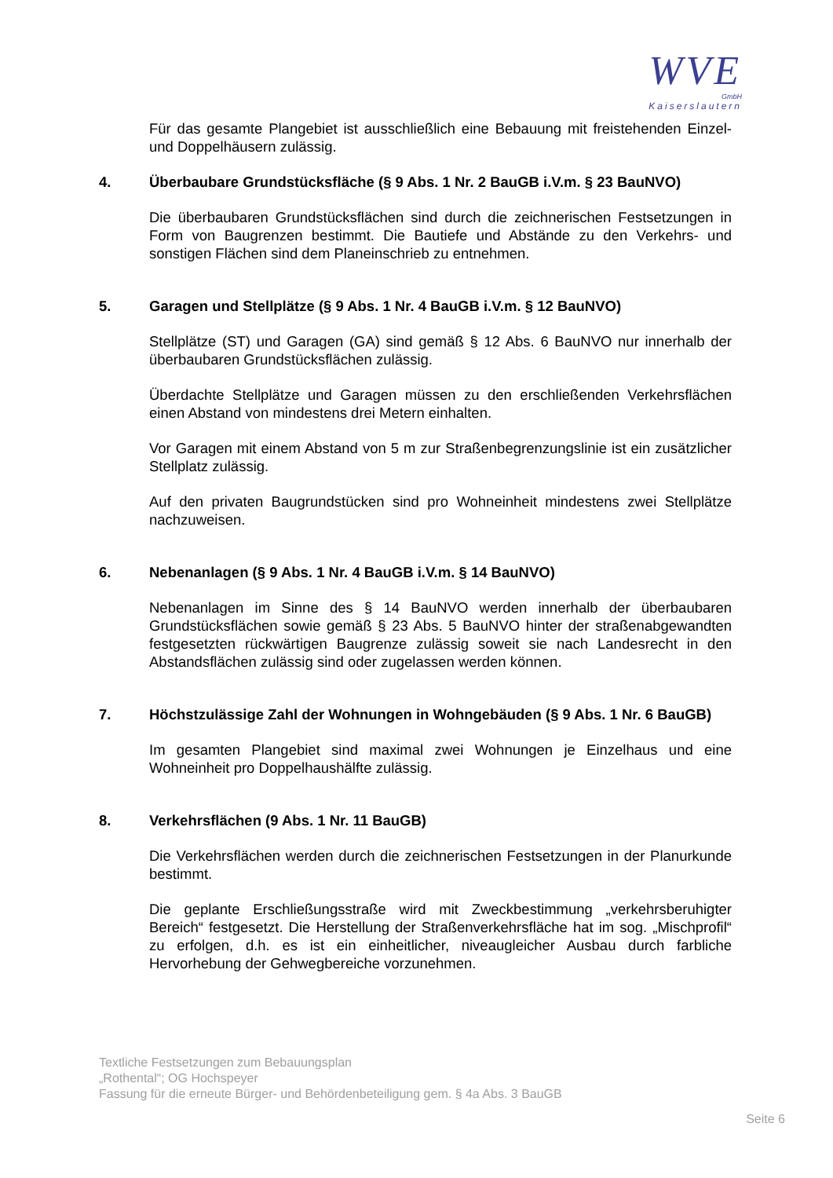WVE
GmbH
Kaiserslautern
Für das gesamte Plangebiet ist ausschließlich eine Bebauung mit freistehenden Einzel- und Doppelhäusern zulässig.
4. Überbaubare Grundstücksfläche (§ 9 Abs. 1 Nr. 2 BauGB i.V.m. § 23 BauNVO)
Die überbaubaren Grundstücksflächen sind durch die zeichnerischen Festsetzungen in Form von Baugrenzen bestimmt. Die Bautiefe und Abstände zu den Verkehrs- und sonstigen Flächen sind dem Planeinschrieb zu entnehmen.
5. Garagen und Stellplätze (§ 9 Abs. 1 Nr. 4 BauGB i.V.m. § 12 BauNVO)
Stellplätze (ST) und Garagen (GA) sind gemäß § 12 Abs. 6 BauNVO nur innerhalb der überbaubaren Grundstücksflächen zulässig.
Überdachte Stellplätze und Garagen müssen zu den erschließenden Verkehrsflächen einen Abstand von mindestens drei Metern einhalten.
Vor Garagen mit einem Abstand von 5 m zur Straßenbegrenzungslinie ist ein zusätzlicher Stellplatz zulässig.
Auf den privaten Baugrundstücken sind pro Wohneinheit mindestens zwei Stellplätze nachzuweisen.
6. Nebenanlagen (§ 9 Abs. 1 Nr. 4 BauGB i.V.m. § 14 BauNVO)
Nebenanlagen im Sinne des § 14 BauNVO werden innerhalb der überbaubaren Grundstücksflächen sowie gemäß § 23 Abs. 5 BauNVO hinter der straßenabgewandten festgesetzten rückwärtigen Baugrenze zulässig soweit sie nach Landesrecht in den Abstandsflächen zulässig sind oder zugelassen werden können.
7. Höchstzulässige Zahl der Wohnungen in Wohngebäuden (§ 9 Abs. 1 Nr. 6 BauGB)
Im gesamten Plangebiet sind maximal zwei Wohnungen je Einzelhaus und eine Wohneinheit pro Doppelhaushälfte zulässig.
8. Verkehrsflächen (9 Abs. 1 Nr. 11 BauGB)
Die Verkehrsflächen werden durch die zeichnerischen Festsetzungen in der Planurkunde bestimmt.
Die geplante Erschließungsstraße wird mit Zweckbestimmung „verkehrsberuhigter Bereich“ festgesetzt. Die Herstellung der Straßenverkehrsfläche hat im sog. „Mischprofil“ zu erfolgen, d.h. es ist ein einheitlicher, niveaugleicher Ausbau durch farbliche Hervorhebung der Gehwegbereiche vorzunehmen.
Textliche Festsetzungen zum Bebauungsplan
„Rothental“; OG Hochspeyer
Fassung für die erneute Bürger- und Behördenbeteiligung gem. § 4a Abs. 3 BauGB
Seite 6